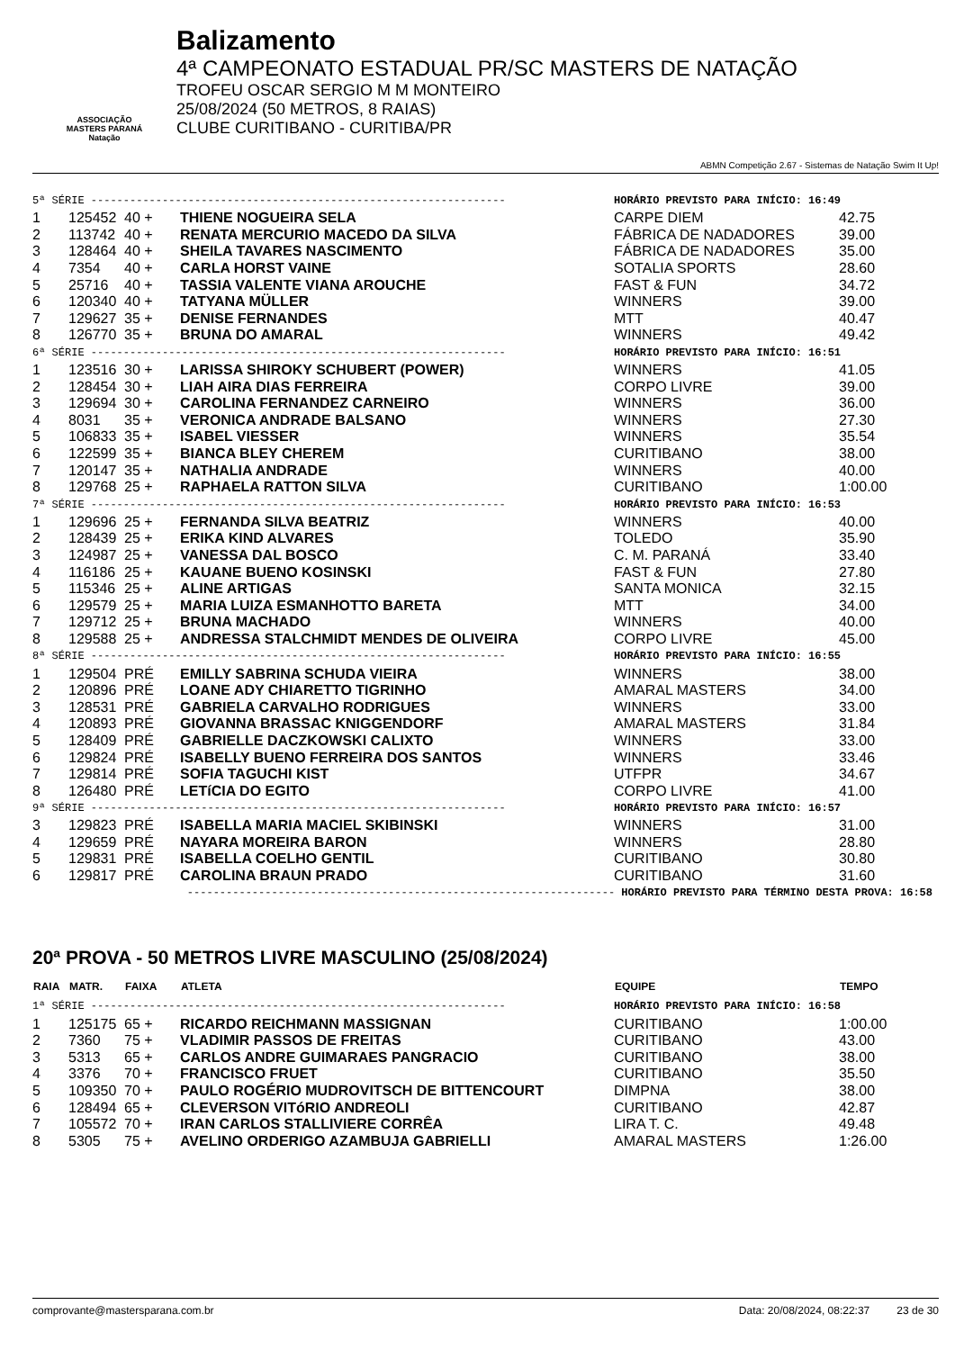ASSOCIAÇÃO
MASTERS PARANÁ
Natação
Balizamento
4ª CAMPEONATO ESTADUAL PR/SC MASTERS DE NATAÇÃO
TROFEU OSCAR SERGIO M M MONTEIRO
25/08/2024 (50 METROS, 8 RAIAS)
CLUBE CURITIBANO - CURITIBA/PR
ABMN Competição 2.67 - Sistemas de Natação Swim It Up!
| 5ª SÉRIE ---------------------------------------------------------------- | | | | HORÁRIO PREVISTO PARA INÍCIO: 16:49 | |
| 1 | 125452 | 40 + | THIENE NOGUEIRA SELA | CARPE DIEM | 42.75 |
| 2 | 113742 | 40 + | RENATA MERCURIO MACEDO DA SILVA | FÁBRICA DE NADADORES | 39.00 |
| 3 | 128464 | 40 + | SHEILA TAVARES NASCIMENTO | FÁBRICA DE NADADORES | 35.00 |
| 4 | 7354 | 40 + | CARLA HORST VAINE | SOTALIA SPORTS | 28.60 |
| 5 | 25716 | 40 + | TASSIA VALENTE VIANA AROUCHE | FAST & FUN | 34.72 |
| 6 | 120340 | 40 + | TATYANA MÜLLER | WINNERS | 39.00 |
| 7 | 129627 | 35 + | DENISE FERNANDES | MTT | 40.47 |
| 8 | 126770 | 35 + | BRUNA DO AMARAL | WINNERS | 49.42 |
| 6ª SÉRIE ---------------------------------------------------------------- | | | | HORÁRIO PREVISTO PARA INÍCIO: 16:51 | |
| 1 | 123516 | 30 + | LARISSA SHIROKY SCHUBERT (POWER) | WINNERS | 41.05 |
| 2 | 128454 | 30 + | LIAH AIRA DIAS FERREIRA | CORPO LIVRE | 39.00 |
| 3 | 129694 | 30 + | CAROLINA FERNANDEZ CARNEIRO | WINNERS | 36.00 |
| 4 | 8031 | 35 + | VERONICA ANDRADE BALSANO | WINNERS | 27.30 |
| 5 | 106833 | 35 + | ISABEL VIESSER | WINNERS | 35.54 |
| 6 | 122599 | 35 + | BIANCA BLEY CHEREM | CURITIBANO | 38.00 |
| 7 | 120147 | 35 + | NATHALIA ANDRADE | WINNERS | 40.00 |
| 8 | 129768 | 25 + | RAPHAELA RATTON SILVA | CURITIBANO | 1:00.00 |
| 7ª SÉRIE ---------------------------------------------------------------- | | | | HORÁRIO PREVISTO PARA INÍCIO: 16:53 | |
| 1 | 129696 | 25 + | FERNANDA SILVA BEATRIZ | WINNERS | 40.00 |
| 2 | 128439 | 25 + | ERIKA KIND ALVARES | TOLEDO | 35.90 |
| 3 | 124987 | 25 + | VANESSA DAL BOSCO | C. M. PARANÁ | 33.40 |
| 4 | 116186 | 25 + | KAUANE BUENO KOSINSKI | FAST & FUN | 27.80 |
| 5 | 115346 | 25 + | ALINE ARTIGAS | SANTA MONICA | 32.15 |
| 6 | 129579 | 25 + | MARIA LUIZA ESMANHOTTO BARETA | MTT | 34.00 |
| 7 | 129712 | 25 + | BRUNA MACHADO | WINNERS | 40.00 |
| 8 | 129588 | 25 + | ANDRESSA STALCHMIDT MENDES DE OLIVEIRA | CORPO LIVRE | 45.00 |
| 8ª SÉRIE ---------------------------------------------------------------- | | | | HORÁRIO PREVISTO PARA INÍCIO: 16:55 | |
| 1 | 129504 | PRÉ | EMILLY SABRINA SCHUDA VIEIRA | WINNERS | 38.00 |
| 2 | 120896 | PRÉ | LOANE ADY CHIARETTO TIGRINHO | AMARAL MASTERS | 34.00 |
| 3 | 128531 | PRÉ | GABRIELA CARVALHO RODRIGUES | WINNERS | 33.00 |
| 4 | 120893 | PRÉ | GIOVANNA BRASSAC KNIGGENDORF | AMARAL MASTERS | 31.84 |
| 5 | 128409 | PRÉ | GABRIELLE DACZKOWSKI CALIXTO | WINNERS | 33.00 |
| 6 | 129824 | PRÉ | ISABELLY BUENO FERREIRA DOS SANTOS | WINNERS | 33.46 |
| 7 | 129814 | PRÉ | SOFIA TAGUCHI KIST | UTFPR | 34.67 |
| 8 | 126480 | PRÉ | LETíCIA DO EGITO | CORPO LIVRE | 41.00 |
| 9ª SÉRIE ---------------------------------------------------------------- | | | | HORÁRIO PREVISTO PARA INÍCIO: 16:57 | |
| 3 | 129823 | PRÉ | ISABELLA MARIA MACIEL SKIBINSKI | WINNERS | 31.00 |
| 4 | 129659 | PRÉ | NAYARA MOREIRA BARON | WINNERS | 28.80 |
| 5 | 129831 | PRÉ | ISABELLA COELHO GENTIL | CURITIBANO | 30.80 |
| 6 | 129817 | PRÉ | CAROLINA BRAUN PRADO | CURITIBANO | 31.60 |
| ------------------------------------------------------------------ HORÁRIO PREVISTO PARA TÉRMINO DESTA PROVA: 16:58 | | | | | |
20ª PROVA - 50 METROS LIVRE MASCULINO (25/08/2024)
| RAIA | MATR. | FAIXA | ATLETA | EQUIPE | TEMPO |
| --- | --- | --- | --- | --- | --- |
| 1ª SÉRIE ---------------------------------------------------------------- | | | | HORÁRIO PREVISTO PARA INÍCIO: 16:58 | |
| 1 | 125175 | 65 + | RICARDO REICHMANN MASSIGNAN | CURITIBANO | 1:00.00 |
| 2 | 7360 | 75 + | VLADIMIR PASSOS DE FREITAS | CURITIBANO | 43.00 |
| 3 | 5313 | 65 + | CARLOS ANDRE GUIMARAES PANGRACIO | CURITIBANO | 38.00 |
| 4 | 3376 | 70 + | FRANCISCO FRUET | CURITIBANO | 35.50 |
| 5 | 109350 | 70 + | PAULO ROGÉRIO MUDROVITSCH DE BITTENCOURT | DIMPNA | 38.00 |
| 6 | 128494 | 65 + | CLEVERSON VITóRIO ANDREOLI | CURITIBANO | 42.87 |
| 7 | 105572 | 70 + | IRAN CARLOS STALLIVIERE CORRÊA | LIRA T. C. | 49.48 |
| 8 | 5305 | 75 + | AVELINO ORDERIGO AZAMBUJA GABRIELLI | AMARAL MASTERS | 1:26.00 |
comprovante@mastersparana.com.br Data: 20/08/2024, 08:22:37 23 de 30